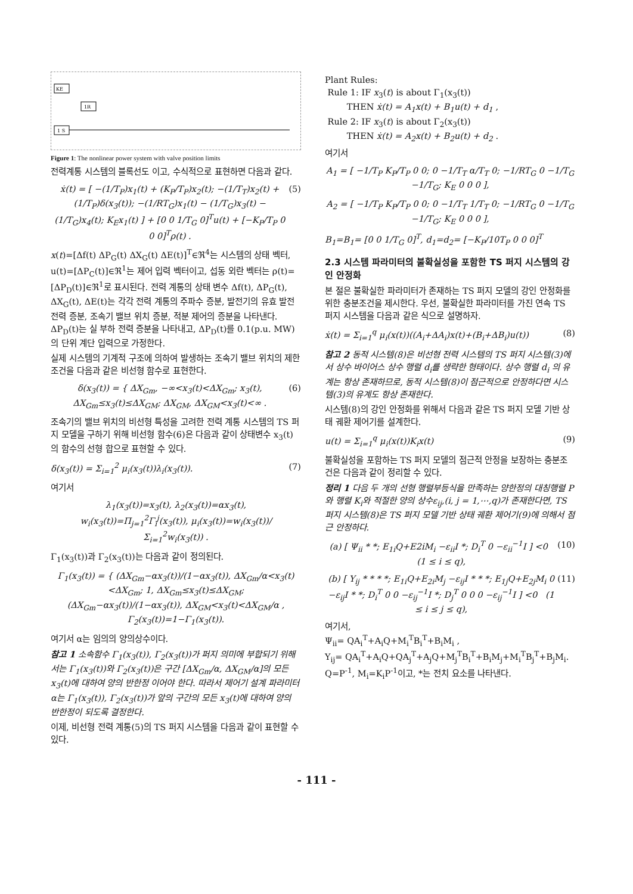KE
1R
1 S
Figure 1: The nonlinear power system with valve position limits
전력계통 시스템의 블록선도 이고, 수식적으로 표현하면 다음과 같다.
ẋ(t) = [ −(1/T<sub>P</sub>)x<sub>1</sub>(t) + (K<sub>P</sub>/T<sub>P</sub>)x<sub>2</sub>(t); −(1/T<sub>T</sub>)x<sub>2</sub>(t) + (1/T<sub>P</sub>)δ(x<sub>3</sub>(t)); −(1/RT<sub>G</sub>)x<sub>1</sub>(t) − (1/T<sub>G</sub>)x<sub>3</sub>(t) − (1/T<sub>G</sub>)x<sub>4</sub>(t); K<sub>E</sub>x<sub>1</sub>(t) ] + [0 0 1/T<sub>G</sub> 0]<sup>T</sup>u(t) + [−K<sub>P</sub>/T<sub>P</sub> 0 0 0]<sup>T</sup>ρ(t) . (5)
x(t)=[Δf(t) ΔP<sub>G</sub>(t) ΔX<sub>G</sub>(t) ΔE(t)]<sup>T</sup>∈ℜ<sup>4</sup>는 시스템의 상태 벡터, u(t)=[ΔP<sub>C</sub>(t)]∈ℜ<sup>1</sup>는 제어 입력 벡터이고, 섭동 외란 벡터는 ρ(t)=[ΔP<sub>D</sub>(t)]∈ℜ<sup>1</sup>로 표시된다. 전력 계통의 상태 변수 Δf(t), ΔP<sub>G</sub>(t), ΔX<sub>G</sub>(t), ΔE(t)는 각각 전력 계통의 주파수 증분, 발전기의 유효 발전 전력 증분, 조속기 밸브 위치 증분, 적분 제어의 증분을 나타낸다. ΔP<sub>D</sub>(t)는 실 부하 전력 증분을 나타내고, ΔP<sub>D</sub>(t)를 0.1(p.u. MW)의 단위 계단 입력으로 가정한다.
실제 시스템의 기계적 구조에 의하여 발생하는 조속기 밸브 위치의 제한 조건을 다음과 같은 비선형 함수로 표현한다.
δ(x<sub>3</sub>(t)) = { ΔX<sub>Gm</sub>, −∞<x<sub>3</sub>(t)<ΔX<sub>Gm</sub>; x<sub>3</sub>(t), ΔX<sub>Gm</sub>≤x<sub>3</sub>(t)≤ΔX<sub>GM</sub>; ΔX<sub>GM</sub>, ΔX<sub>GM</sub><x<sub>3</sub>(t)<∞ . (6)
조속기의 밸브 위치의 비선형 특성을 고려한 전력 계통 시스템의 TS 퍼지 모델을 구하기 위해 비선형 함수(6)은 다음과 같이 상태변수 x<sub>3</sub>(t)의 함수의 선형 합으로 표현할 수 있다.
δ(x<sub>3</sub>(t)) = Σ<sub>i=1</sub><sup>2</sup> μ<sub>i</sub>(x<sub>3</sub>(t))λ<sub>i</sub>(x<sub>3</sub>(t)). (7)
여기서
λ<sub>1</sub>(x<sub>3</sub>(t))=x<sub>3</sub>(t), λ<sub>2</sub>(x<sub>3</sub>(t))=αx<sub>3</sub>(t), w<sub>i</sub>(x<sub>3</sub>(t))=Π<sub>j=1</sub><sup>2</sup>Γ<sub>i</sub><sup>j</sup>(x<sub>3</sub>(t)), μ<sub>i</sub>(x<sub>3</sub>(t))=w<sub>i</sub>(x<sub>3</sub>(t))/Σ<sub>i=1</sub><sup>2</sup>w<sub>i</sub>(x<sub>3</sub>(t)) .
Γ<sub>1</sub>(x<sub>3</sub>(t))과 Γ<sub>2</sub>(x<sub>3</sub>(t))는 다음과 같이 정의된다.
Γ<sub>1</sub>(x<sub>3</sub>(t)) = { (ΔX<sub>Gm</sub>−αx<sub>3</sub>(t))/(1−αx<sub>3</sub>(t)), ΔX<sub>Gm</sub>/α<x<sub>3</sub>(t)<ΔX<sub>Gm</sub>; 1, ΔX<sub>Gm</sub>≤x<sub>3</sub>(t)≤ΔX<sub>GM</sub>; (ΔX<sub>Gm</sub>−αx<sub>3</sub>(t))/(1−αx<sub>3</sub>(t)), ΔX<sub>GM</sub><x<sub>3</sub>(t)<ΔX<sub>GM</sub>/α ,
Γ<sub>2</sub>(x<sub>3</sub>(t))=1−Γ<sub>1</sub>(x<sub>3</sub>(t)).
여기서 α는 임의의 양의상수이다.
참고 1 소속함수 Γ<sub>1</sub>(x<sub>3</sub>(t)), Γ<sub>2</sub>(x<sub>3</sub>(t))가 퍼지 의미에 부합되기 위해서는 Γ<sub>1</sub>(x<sub>3</sub>(t))와 Γ<sub>2</sub>(x<sub>3</sub>(t))은 구간 [ΔX<sub>Gm</sub>/α, ΔX<sub>GM</sub>/α]의 모든 x<sub>3</sub>(t)에 대하여 양의 반한정 이어야 한다. 따라서 제어기 설계 파라미터 α는 Γ<sub>1</sub>(x<sub>3</sub>(t)), Γ<sub>2</sub>(x<sub>3</sub>(t))가 앞의 구간의 모든 x<sub>3</sub>(t)에 대하여 양의 반한정이 되도록 결정한다.
이제, 비선형 전력 계통(5)의 TS 퍼지 시스템을 다음과 같이 표현할 수 있다.
Plant Rules:
Rule 1: IF x<sub>3</sub>(t) is about Γ<sub>1</sub>(x<sub>3</sub>(t))
THEN ẋ(t) = A<sub>1</sub>x(t) + B<sub>1</sub>u(t) + d<sub>1</sub> ,
Rule 2: IF x<sub>3</sub>(t) is about Γ<sub>2</sub>(x<sub>3</sub>(t))
THEN ẋ(t) = A<sub>2</sub>x(t) + B<sub>2</sub>u(t) + d<sub>2</sub> .
여기서
A<sub>1</sub> = [ −1/T<sub>P</sub> K<sub>P</sub>/T<sub>P</sub> 0 0; 0 −1/T<sub>T</sub> α/T<sub>T</sub> 0; −1/RT<sub>G</sub> 0 −1/T<sub>G</sub> −1/T<sub>G</sub>; K<sub>E</sub> 0 0 0 ],
A<sub>2</sub> = [ −1/T<sub>P</sub> K<sub>P</sub>/T<sub>P</sub> 0 0; 0 −1/T<sub>T</sub> 1/T<sub>T</sub> 0; −1/RT<sub>G</sub> 0 −1/T<sub>G</sub> −1/T<sub>G</sub>; K<sub>E</sub> 0 0 0 ],
B<sub>1</sub>=B<sub>1</sub>= [0 0 1/T<sub>G</sub> 0]<sup>T</sup>, d<sub>1</sub>=d<sub>2</sub>= [−K<sub>P</sub>/10T<sub>P</sub> 0 0 0]<sup>T</sup>
2.3 시스템 파라미터의 불확실성을 포함한 TS 퍼지 시스템의 강인 안정화
본 절은 불확실한 파라미터가 존재하는 TS 퍼지 모델의 강인 안정화를 위한 충분조건을 제시한다. 우선, 불확실한 파라미터를 가진 연속 TS 퍼지 시스템을 다음과 같은 식으로 설명하자.
ẋ(t) = Σ<sub>i=1</sub><sup>q</sup> μ<sub>i</sub>(x(t))((A<sub>i</sub>+ΔA<sub>i</sub>)x(t)+(B<sub>i</sub>+ΔB<sub>i</sub>)u(t)) (8)
참고 2 동적 시스템(8)은 비선형 전력 시스템의 TS 퍼지 시스템(3)에서 상수 바이어스 상수 행렬 d<sub>i</sub>를 생략한 형태이다. 상수 행렬 d<sub>i</sub> 의 유계는 항상 존재하므로, 동적 시스템(8)이 점근적으로 안정하다면 시스템(3)의 유계도 항상 존재한다.
시스템(8)의 강인 안정화를 위해서 다음과 같은 TS 퍼지 모델 기반 상태 궤환 제어기를 설계한다.
u(t) = Σ<sub>i=1</sub><sup>q</sup> μ<sub>i</sub>(x(t))K<sub>i</sub>x(t) (9)
불확실성을 포함하는 TS 퍼지 모델의 점근적 안정을 보장하는 충분조건은 다음과 같이 정리할 수 있다.
정리 1 다음 두 개의 선형 행렬부등식을 만족하는 양한정의 대칭행렬 P와 행렬 K<sub>i</sub>와 적절한 양의 상수ε<sub>ij</sub>,(i, j = 1,⋯,q)가 존재한다면, TS 퍼지 시스템(8)은 TS 퍼지 모델 기반 상태 궤환 제어기(9)에 의해서 점근 안정하다.
(a) [ Ψ<sub>ii</sub> * *; E<sub>1i</sub>Q+E2iM<sub>i</sub> −ε<sub>ii</sub>I *; D<sub>i</sub><sup>T</sup> 0 −ε<sub>ii</sub><sup>−1</sup>I ] <0 (1 ≤ i ≤ q), (10)
(b) [ Y<sub>ij</sub> * * * *; E<sub>1i</sub>Q+E<sub>2i</sub>M<sub>j</sub> −ε<sub>ij</sub>I * * *; E<sub>1j</sub>Q+E<sub>2j</sub>M<sub>i</sub> 0 −ε<sub>ij</sub>I * *; D<sub>i</sub><sup>T</sup> 0 0 −ε<sub>ij</sub><sup>−1</sup>I *; D<sub>j</sub><sup>T</sup> 0 0 0 −ε<sub>ij</sub><sup>−1</sup>I ] <0 (1 ≤ i ≤ j ≤ q), (11)
여기서,
Ψ<sub>ii</sub>= QA<sub>i</sub><sup>T</sup>+A<sub>i</sub>Q+M<sub>i</sub><sup>T</sup>B<sub>i</sub><sup>T</sup>+B<sub>i</sub>M<sub>i</sub> ,
Y<sub>ij</sub>= QA<sub>i</sub><sup>T</sup>+A<sub>i</sub>Q+QA<sub>j</sub><sup>T</sup>+A<sub>j</sub>Q+M<sub>j</sub><sup>T</sup>B<sub>i</sub><sup>T</sup>+B<sub>i</sub>M<sub>j</sub>+M<sub>i</sub><sup>T</sup>B<sub>j</sub><sup>T</sup>+B<sub>j</sub>M<sub>i</sub>.
Q=P<sup>-1</sup>, M<sub>i</sub>=K<sub>i</sub>P<sup>-1</sup>이고, *는 전치 요소를 나타낸다.
- 111 -